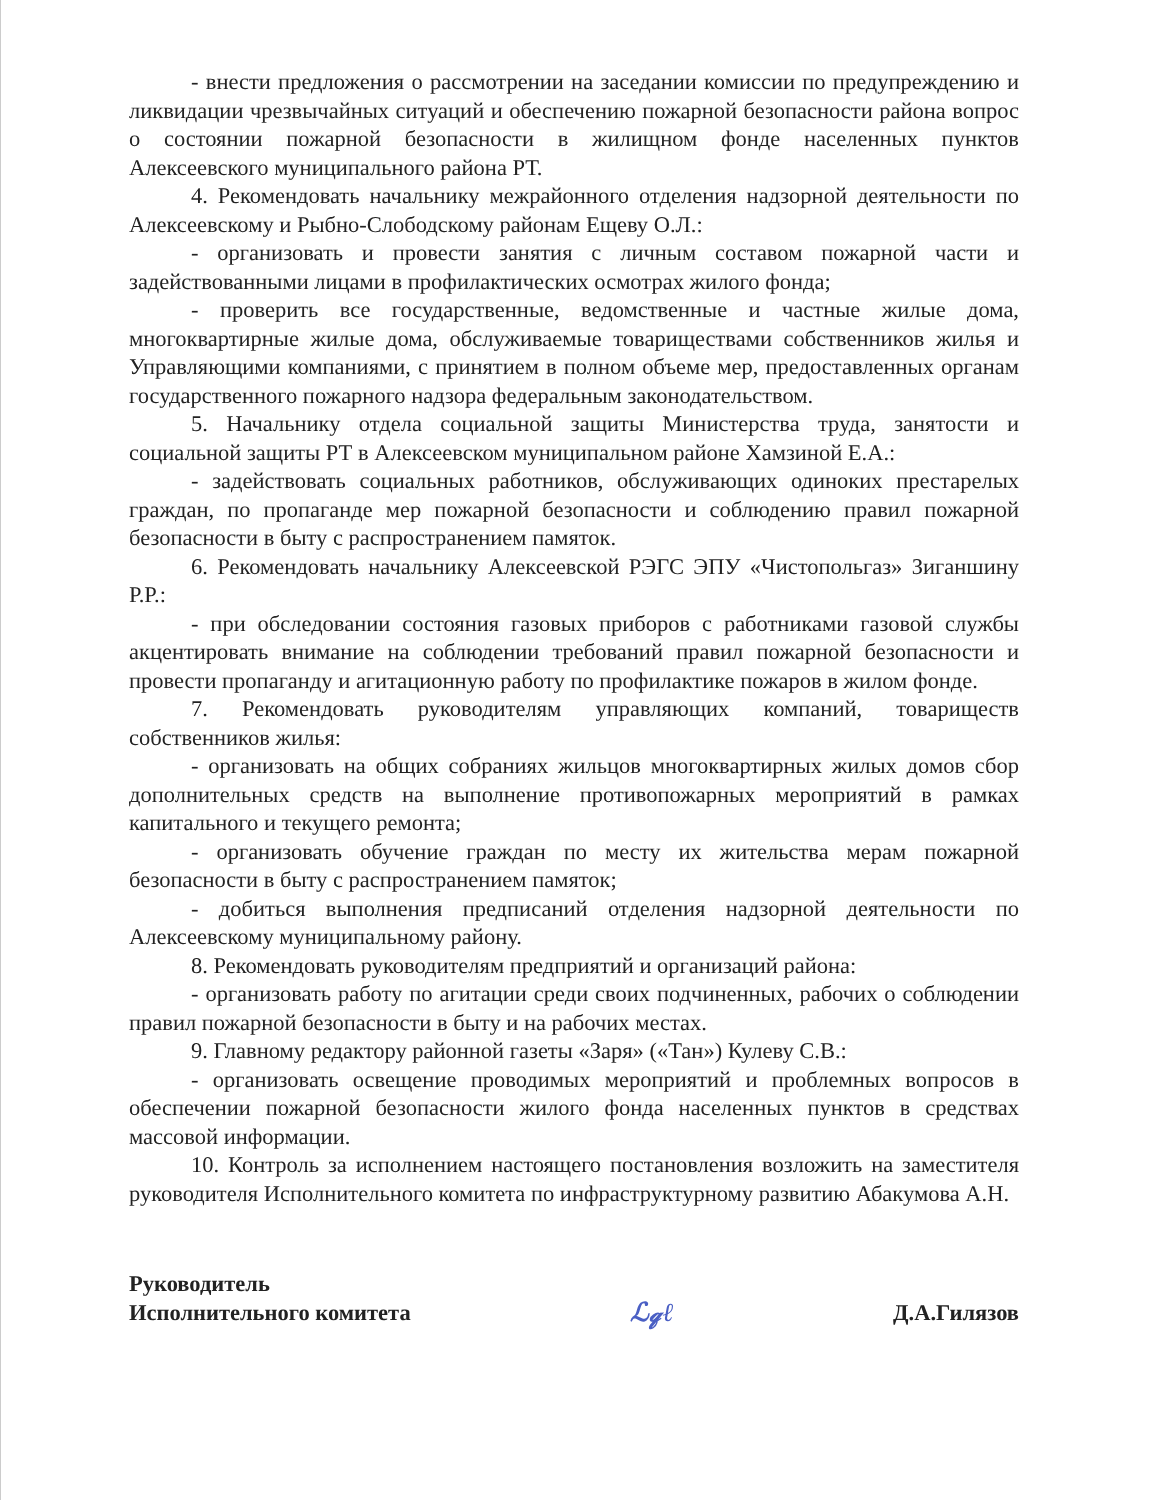- внести предложения о рассмотрении на заседании комиссии по предупреждению и ликвидации чрезвычайных ситуаций и обеспечению пожарной безопасности района вопрос о состоянии пожарной безопасности в жилищном фонде населенных пунктов Алексеевского муниципального района РТ.
4. Рекомендовать начальнику межрайонного отделения надзорной деятельности по Алексеевскому и Рыбно-Слободскому районам Ещеву О.Л.:
- организовать и провести занятия с личным составом пожарной части и задействованными лицами в профилактических осмотрах жилого фонда;
- проверить все государственные, ведомственные и частные жилые дома, многоквартирные жилые дома, обслуживаемые товариществами собственников жилья и Управляющими компаниями, с принятием в полном объеме мер, предоставленных органам государственного пожарного надзора федеральным законодательством.
5. Начальнику отдела социальной защиты Министерства труда, занятости и социальной защиты РТ в Алексеевском муниципальном районе Хамзиной Е.А.:
- задействовать социальных работников, обслуживающих одиноких престарелых граждан, по пропаганде мер пожарной безопасности и соблюдению правил пожарной безопасности в быту с распространением памяток.
6. Рекомендовать начальнику Алексеевской РЭГС ЭПУ «Чистопольгаз» Зиганшину Р.Р.:
- при обследовании состояния газовых приборов с работниками газовой службы акцентировать внимание на соблюдении требований правил пожарной безопасности и провести пропаганду и агитационную работу по профилактике пожаров в жилом фонде.
7. Рекомендовать руководителям управляющих компаний, товариществ собственников жилья:
- организовать на общих собраниях жильцов многоквартирных жилых домов сбор дополнительных средств на выполнение противопожарных мероприятий в рамках капитального и текущего ремонта;
- организовать обучение граждан по месту их жительства мерам пожарной безопасности в быту с распространением памяток;
- добиться выполнения предписаний отделения надзорной деятельности по Алексеевскому муниципальному району.
8. Рекомендовать руководителям предприятий и организаций района:
- организовать работу по агитации среди своих подчиненных, рабочих о соблюдении правил пожарной безопасности в быту и на рабочих местах.
9. Главному редактору районной газеты «Заря» («Тан») Кулеву С.В.:
- организовать освещение проводимых мероприятий и проблемных вопросов в обеспечении пожарной безопасности жилого фонда населенных пунктов в средствах массовой информации.
10. Контроль за исполнением настоящего постановления возложить на заместителя руководителя Исполнительного комитета по инфраструктурному развитию Абакумова А.Н.
Руководитель
Исполнительного комитета
ℒ𝓆ℓ
Д.А.Гилязов